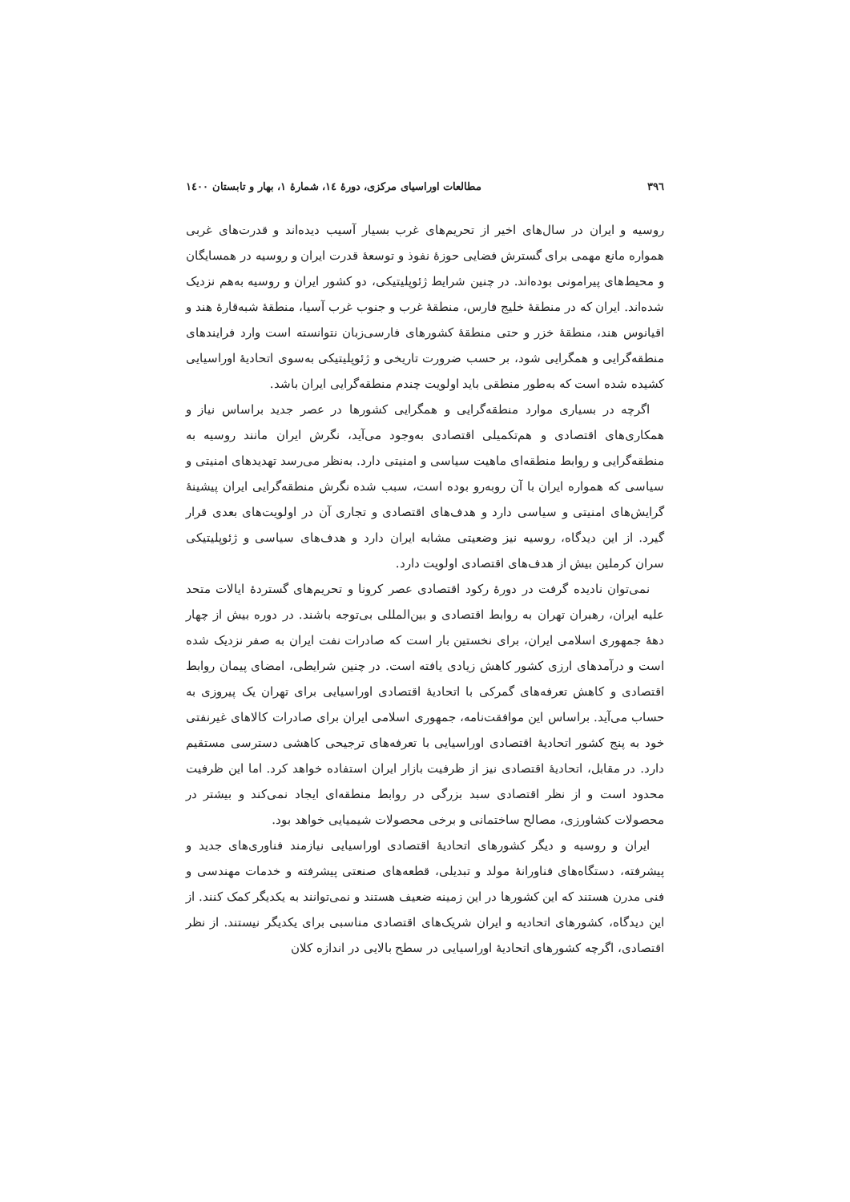۳۹٦ مطالعات اوراسیای مرکزی، دورهٔ ١٤، شمارهٔ ١، بهار و تابستان ١٤٠٠
روسیه و ایران در سال‌های اخیر از تحریم‌های غرب بسیار آسیب دیده‌اند و قدرت‌های غربی همواره مانع مهمی برای گسترش فضایی حوزهٔ نفوذ و توسعهٔ قدرت ایران و روسیه در همسایگان و محیط‌های پیرامونی بوده‌اند. در چنین شرایط ژئوپلیتیکی، دو کشور ایران و روسیه به‌هم نزدیک شده‌اند. ایران که در منطقهٔ خلیج فارس، منطقهٔ غرب و جنوب غرب آسیا، منطقهٔ شبه‌قارهٔ هند و اقیانوس هند، منطقهٔ خزر و حتی منطقهٔ کشورهای فارسی‌زبان نتوانسته است وارد فرایندهای منطقه‌گرایی و همگرایی شود، بر حسب ضرورت تاریخی و ژئوپلیتیکی به‌سوی اتحادیهٔ اوراسیایی کشیده شده است که به‌طور منطقی باید اولویت چندم منطقه‌گرایی ایران باشد.
اگرچه در بسیاری موارد منطقه‌گرایی و همگرایی کشورها در عصر جدید براساس نیاز و همکاری‌های اقتصادی و هم‌تکمیلی اقتصادی به‌وجود می‌آید، نگرش ایران مانند روسیه به منطقه‌گرایی و روابط منطقه‌ای ماهیت سیاسی و امنیتی دارد. به‌نظر می‌رسد تهدیدهای امنیتی و سیاسی که همواره ایران با آن روبه‌رو بوده است، سبب شده نگرش منطقه‌گرایی ایران پیشینهٔ گرایش‌های امنیتی و سیاسی دارد و هدف‌های اقتصادی و تجاری آن در اولویت‌های بعدی قرار گیرد. از این دیدگاه، روسیه نیز وضعیتی مشابه ایران دارد و هدف‌های سیاسی و ژئوپلیتیکی سران کرملین بیش از هدف‌های اقتصادی اولویت دارد.
نمی‌توان نادیده گرفت در دورهٔ رکود اقتصادی عصر کرونا و تحریم‌های گستردهٔ ایالات متحد علیه ایران، رهبران تهران به روابط اقتصادی و بین‌المللی بی‌توجه باشند. در دوره بیش از چهار دههٔ جمهوری اسلامی ایران، برای نخستین بار است که صادرات نفت ایران به صفر نزدیک شده است و درآمدهای ارزی کشور کاهش زیادی یافته است. در چنین شرایطی، امضای پیمان روابط اقتصادی و کاهش تعرفه‌های گمرکی با اتحادیهٔ اقتصادی اوراسیایی برای تهران یک پیروزی به حساب می‌آید. براساس این موافقت‌نامه، جمهوری اسلامی ایران برای صادرات کالاهای غیرنفتی خود به پنج کشور اتحادیهٔ اقتصادی اوراسیایی با تعرفه‌های ترجیحی کاهشی دسترسی مستقیم دارد. در مقابل، اتحادیهٔ اقتصادی نیز از ظرفیت بازار ایران استفاده خواهد کرد. اما این ظرفیت محدود است و از نظر اقتصادی سبد بزرگی در روابط منطقه‌ای ایجاد نمی‌کند و بیشتر در محصولات کشاورزی، مصالح ساختمانی و برخی محصولات شیمیایی خواهد بود.
ایران و روسیه و دیگر کشورهای اتحادیهٔ اقتصادی اوراسیایی نیازمند فناوری‌های جدید و پیشرفته، دستگاه‌های فناورانهٔ مولد و تبدیلی، قطعه‌های صنعتی پیشرفته و خدمات مهندسی و فنی مدرن هستند که این کشورها در این زمینه ضعیف هستند و نمی‌توانند به یکدیگر کمک کنند. از این دیدگاه، کشورهای اتحادیه و ایران شریک‌های اقتصادی مناسبی برای یکدیگر نیستند. از نظر اقتصادی، اگرچه کشورهای اتحادیهٔ اوراسیایی در سطح بالایی در اندازه کلان